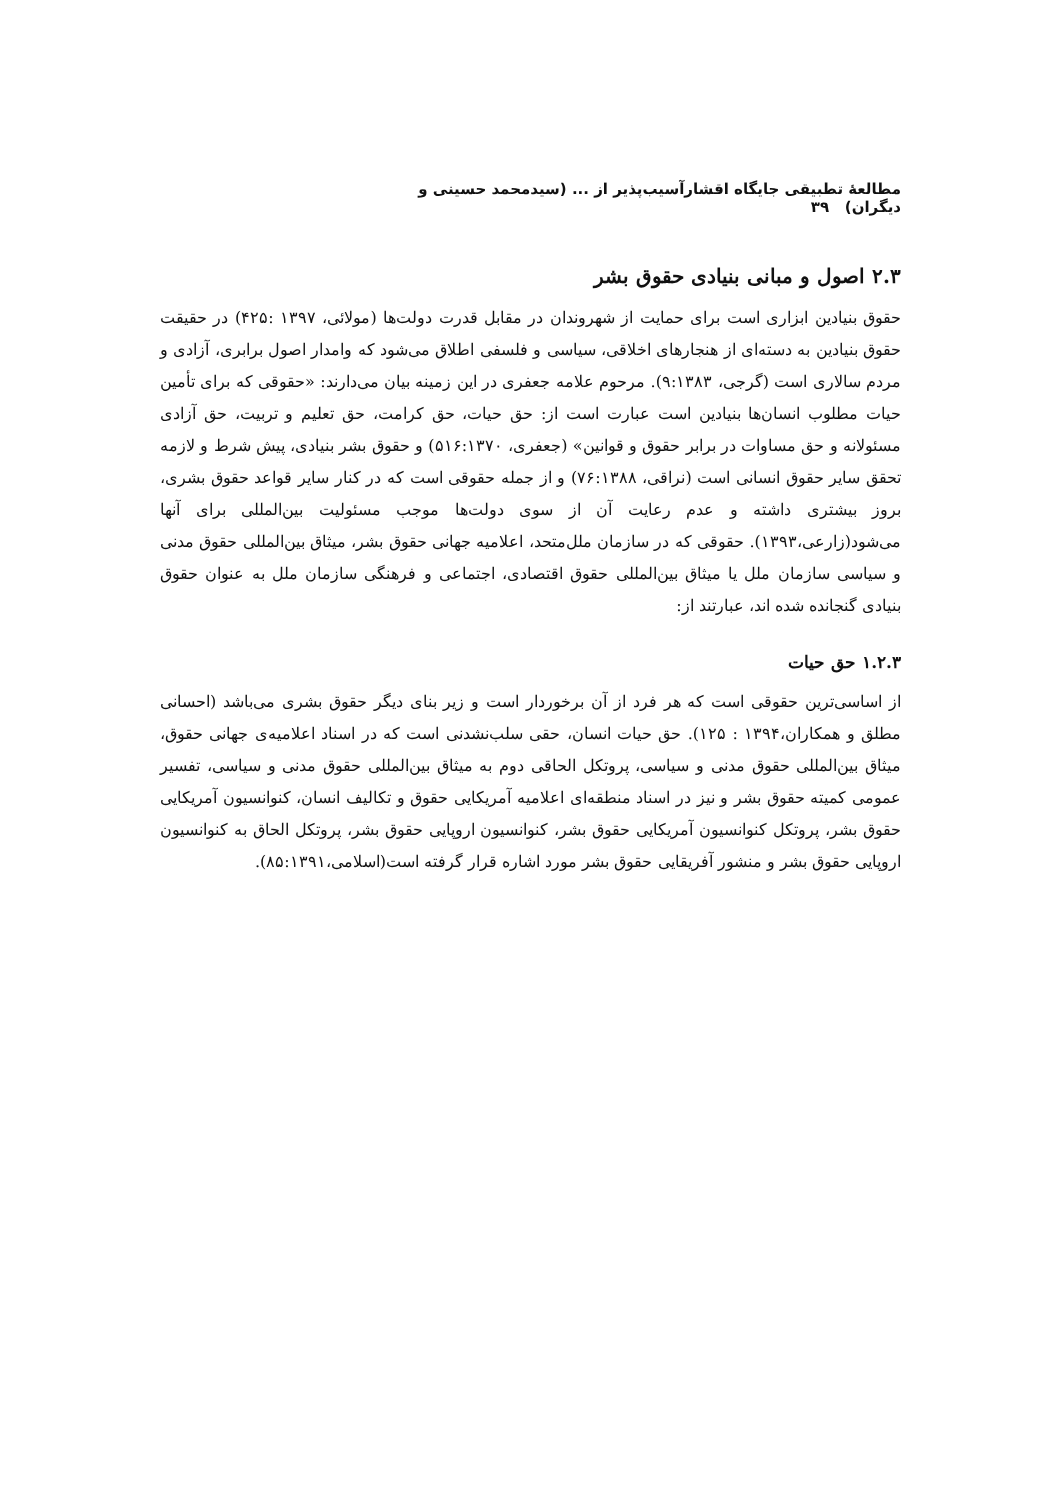مطالعهٔ تطبیقی جایگاه اقشارآسیب‌پذیر از ... (سیدمحمد حسینی و دیگران) ۳۹
۲.۳ اصول و مبانی بنیادی حقوق بشر
حقوق بنیادین ابزاری است برای حمایت از شهروندان در مقابل قدرت دولت‌ها (مولائی، ۱۳۹۷ :۴۲۵) در حقیقت حقوق بنیادین به دسته‌ای از هنجارهای اخلاقی، سیاسی و فلسفی اطلاق می‌شود که وامدار اصول برابری، آزادی و مردم سالاری است (گرجی، ۹:۱۳۸۳). مرحوم علامه جعفری در این زمینه بیان می‌دارند: «حقوقی که برای تأمین حیات مطلوب انسان‌ها بنیادین است عبارت است از: حق حیات، حق کرامت، حق تعلیم و تربیت، حق آزادی مسئولانه و حق مساوات در برابر حقوق و قوانین» (جعفری، ۵۱۶:۱۳۷۰) و حقوق بشر بنیادی، پیش شرط و لازمه تحقق سایر حقوق انسانی است (نراقی، ۷۶:۱۳۸۸) و از جمله حقوقی است که در کنار سایر قواعد حقوق بشری، بروز بیشتری داشته و عدم رعایت آن از سوی دولت‌ها موجب مسئولیت بین‌المللی برای آنها می‌شود(زارعی،۱۳۹۳). حقوقی که در سازمان ملل‌متحد، اعلامیه جهانی حقوق بشر، میثاق بین‌المللی حقوق مدنی و سیاسی سازمان ملل یا میثاق بین‌المللی حقوق اقتصادی، اجتماعی و فرهنگی سازمان ملل به عنوان حقوق بنیادی گنجانده شده اند، عبارتند از:
۱.۲.۳ حق حیات
از اساسی‌ترین حقوقی است که هر فرد از آن برخوردار است و زیر بنای دیگر حقوق بشری می‌باشد (احسانی مطلق و همکاران،۱۳۹۴ : ۱۲۵). حق حیات انسان، حقی سلب‌نشدنی است که در اسناد اعلامیه‌ی جهانی حقوق، میثاق بین‌المللی حقوق مدنی و سیاسی، پروتکل الحاقی دوم به میثاق بین‌المللی حقوق مدنی و سیاسی، تفسیر عمومی کمیته حقوق بشر و نیز در اسناد منطقه‌ای اعلامیه آمریکایی حقوق و تکالیف انسان، کنوانسیون آمریکایی حقوق بشر، پروتکل کنوانسیون آمریکایی حقوق بشر، کنوانسیون اروپایی حقوق بشر، پروتکل الحاق به کنوانسیون اروپایی حقوق بشر و منشور آفریقایی حقوق بشر مورد اشاره قرار گرفته است(اسلامی،۸۵:۱۳۹۱).